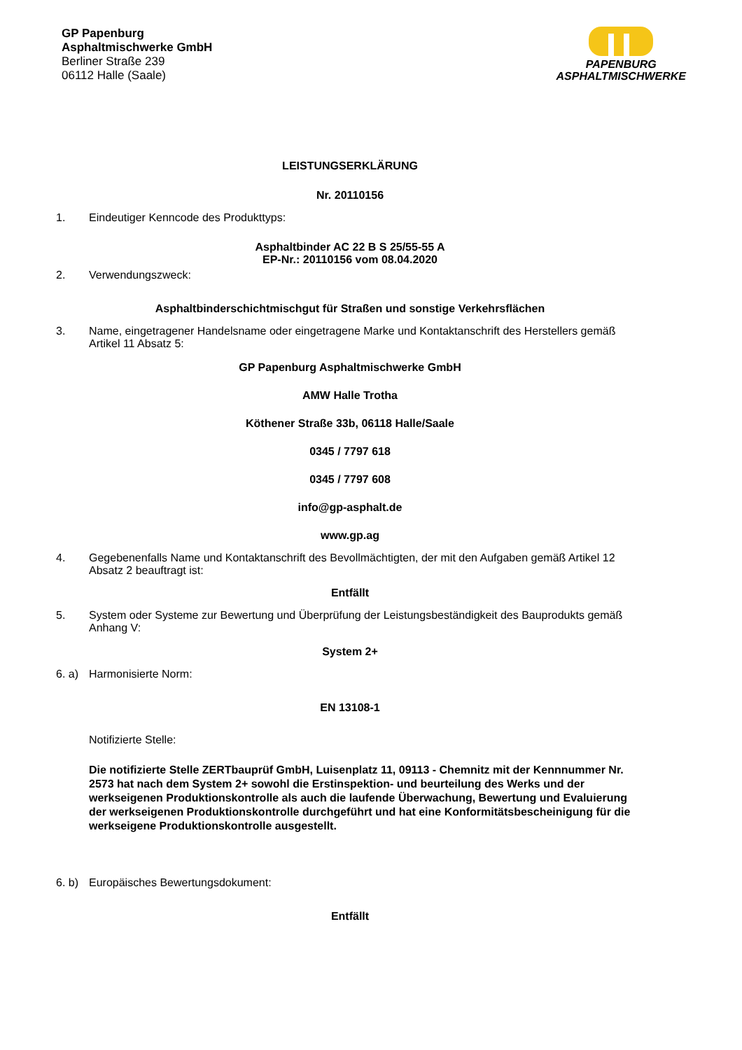GP Papenburg
Asphaltmischwerke GmbH
Berliner Straße 239
06112 Halle (Saale)
PAPENBURG
ASPHALTMISCHWERKE
LEISTUNGSERKLÄRUNG
Nr. 20110156
1. Eindeutiger Kenncode des Produkttyps:
Asphaltbinder AC 22 B S 25/55-55 A
EP-Nr.: 20110156 vom 08.04.2020
2. Verwendungszweck:
Asphaltbinderschichtmischgut für Straßen und sonstige Verkehrsflächen
3. Name, eingetragener Handelsname oder eingetragene Marke und Kontaktanschrift des Herstellers gemäß Artikel 11 Absatz 5:
GP Papenburg Asphaltmischwerke GmbH
AMW Halle Trotha
Köthener Straße 33b, 06118 Halle/Saale
0345 / 7797 618
0345 / 7797 608
info@gp-asphalt.de
www.gp.ag
4. Gegebenenfalls Name und Kontaktanschrift des Bevollmächtigten, der mit den Aufgaben gemäß Artikel 12 Absatz 2 beauftragt ist:
Entfällt
5. System oder Systeme zur Bewertung und Überprüfung der Leistungsbeständigkeit des Bauprodukts gemäß Anhang V:
System 2+
6. a) Harmonisierte Norm:
EN 13108-1
Notifizierte Stelle:
Die notifizierte Stelle ZERTbauprüf GmbH, Luisenplatz 11, 09113 - Chemnitz mit der Kennnummer Nr. 2573 hat nach dem System 2+ sowohl die Erstinspektion- und beurteilung des Werks und der werkseigenen Produktionskontrolle als auch die laufende Überwachung, Bewertung und Evaluierung der werkseigenen Produktionskontrolle durchgeführt und hat eine Konformitätsbescheinigung für die werkseigene Produktionskontrolle ausgestellt.
6. b) Europäisches Bewertungsdokument:
Entfällt